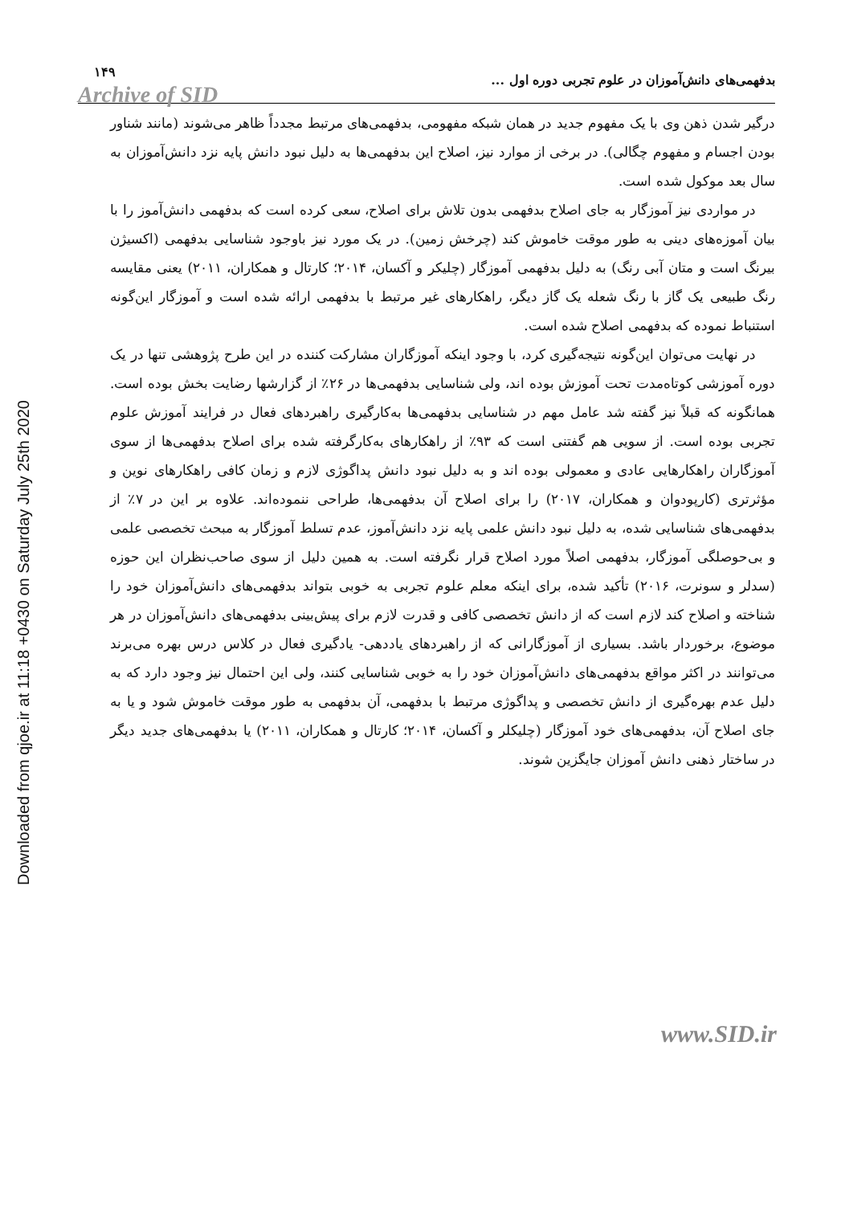Downloaded from qjoe.ir at 11:18 +0430 on Saturday July 25th 2020
بدفهمی‌های دانش‌آموزان در علوم تجربی دوره اول ... ۱۴۹
Archive of SID
درگیر شدن ذهن وی با یک مفهوم جدید در همان شبکه مفهومی، بدفهمی‌های مرتبط مجدداً ظاهر می‌شوند (مانند شناور بودن اجسام و مفهوم چگالی). در برخی از موارد نیز، اصلاح این بدفهمی‌ها به دلیل نبود دانش پایه نزد دانش‌آموزان به سال بعد موکول شده است.
در مواردی نیز آموزگار به جای اصلاح بدفهمی بدون تلاش برای اصلاح، سعی کرده است که بدفهمی دانش‌آموز را با بیان آموزه‌های دینی به طور موقت خاموش کند (چرخش زمین). در یک مورد نیز باوجود شناسایی بدفهمی (اکسیژن بیرنگ است و متان آبی رنگ) به دلیل بدفهمی آموزگار (چلیکر و آکسان، ۲۰۱۴؛ کارتال و همکاران، ۲۰۱۱) یعنی مقایسه رنگ طبیعی یک گاز با رنگ شعله یک گاز دیگر، راهکارهای غیر مرتبط با بدفهمی ارائه شده است و آموزگار این‌گونه استنباط نموده که بدفهمی اصلاح شده است.
در نهایت می‌توان این‌گونه نتیجه‌گیری کرد، با وجود اینکه آموزگاران مشارکت کننده در این طرح پژوهشی تنها در یک دوره آموزشی کوتاه‌مدت تحت آموزش بوده اند، ولی شناسایی بدفهمی‌ها در ۲۶٪ از گزارشها رضایت بخش بوده است. همانگونه که قبلاً نیز گفته شد عامل مهم در شناسایی بدفهمی‌ها به‌کارگیری راهبردهای فعال در فرایند آموزش علوم تجربی بوده است. از سویی هم گفتنی است که ۹۳٪ از راهکارهای به‌کارگرفته شده برای اصلاح بدفهمی‌ها از سوی آموزگاران راهکارهایی عادی و معمولی بوده اند و به دلیل نبود دانش پداگوژی لازم و زمان کافی راهکارهای نوین و مؤثرتری (کارپودوان و همکاران، ۲۰۱۷) را برای اصلاح آن بدفهمی‌ها، طراحی ننموده‌اند. علاوه بر این در ۷٪ از بدفهمی‌های شناسایی شده، به دلیل نبود دانش علمی پایه نزد دانش‌آموز، عدم تسلط آموزگار به مبحث تخصصی علمی و بی‌حوصلگی آموزگار، بدفهمی اصلاً مورد اصلاح قرار نگرفته است. به همین دلیل از سوی صاحب‌نظران این حوزه (سدلر و سونرت، ۲۰۱۶) تأکید شده، برای اینکه معلم علوم تجربی به خوبی بتواند بدفهمی‌های دانش‌آموزان خود را شناخته و اصلاح کند لازم است که از دانش تخصصی کافی و قدرت لازم برای پیش‌بینی بدفهمی‌های دانش‌آموزان در هر موضوع، برخوردار باشد. بسیاری از آموزگارانی که از راهبردهای یاددهی- یادگیری فعال در کلاس درس بهره می‌برند می‌توانند در اکثر مواقع بدفهمی‌های دانش‌آموزان خود را به خوبی شناسایی کنند، ولی این احتمال نیز وجود دارد که به دلیل عدم بهره‌گیری از دانش تخصصی و پداگوژی مرتبط با بدفهمی، آن بدفهمی به طور موقت خاموش شود و یا به جای اصلاح آن، بدفهمی‌های خود آموزگار (چلیکلر و آکسان، ۲۰۱۴؛ کارتال و همکاران، ۲۰۱۱) یا بدفهمی‌های جدید دیگر در ساختار ذهنی دانش آموزان جایگزین شوند.
www.SID.ir